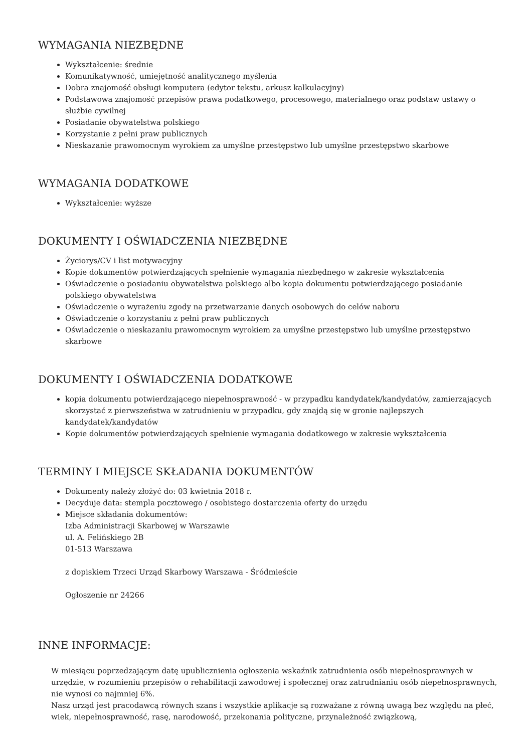WYMAGANIA NIEZBĘDNE
Wykształcenie: średnie
Komunikatywność, umiejętność analitycznego myślenia
Dobra znajomość obsługi komputera (edytor tekstu, arkusz kalkulacyjny)
Podstawowa znajomość przepisów prawa podatkowego, procesowego, materialnego oraz podstaw ustawy o służbie cywilnej
Posiadanie obywatelstwa polskiego
Korzystanie z pełni praw publicznych
Nieskazanie prawomocnym wyrokiem za umyślne przestępstwo lub umyślne przestępstwo skarbowe
WYMAGANIA DODATKOWE
Wykształcenie: wyższe
DOKUMENTY I OŚWIADCZENIA NIEZBĘDNE
Życiorys/CV i list motywacyjny
Kopie dokumentów potwierdzających spełnienie wymagania niezbędnego w zakresie wykształcenia
Oświadczenie o posiadaniu obywatelstwa polskiego albo kopia dokumentu potwierdzającego posiadanie polskiego obywatelstwa
Oświadczenie o wyrażeniu zgody na przetwarzanie danych osobowych do celów naboru
Oświadczenie o korzystaniu z pełni praw publicznych
Oświadczenie o nieskazaniu prawomocnym wyrokiem za umyślne przestępstwo lub umyślne przestępstwo skarbowe
DOKUMENTY I OŚWIADCZENIA DODATKOWE
kopia dokumentu potwierdzającego niepełnosprawność - w przypadku kandydatek/kandydatów, zamierzających skorzystać z pierwszeństwa w zatrudnieniu w przypadku, gdy znajdą się w gronie najlepszych kandydatek/kandydatów
Kopie dokumentów potwierdzających spełnienie wymagania dodatkowego w zakresie wykształcenia
TERMINY I MIEJSCE SKŁADANIA DOKUMENTÓW
Dokumenty należy złożyć do: 03 kwietnia 2018 r.
Decyduje data: stempla pocztowego / osobistego dostarczenia oferty do urzędu
Miejsce składania dokumentów:
Izba Administracji Skarbowej w Warszawie
ul. A. Felińskiego 2B
01-513 Warszawa
z dopiskiem Trzeci Urząd Skarbowy Warszawa - Śródmieście
Ogłoszenie nr 24266
INNE INFORMACJE:
W miesiącu poprzedzającym datę upublicznienia ogłoszenia wskaźnik zatrudnienia osób niepełnosprawnych w urzędzie, w rozumieniu przepisów o rehabilitacji zawodowej i społecznej oraz zatrudnianiu osób niepełnosprawnych, nie wynosi co najmniej 6%.
Nasz urząd jest pracodawcą równych szans i wszystkie aplikacje są rozważane z równą uwagą bez względu na płeć, wiek, niepełnosprawność, rasę, narodowość, przekonania polityczne, przynależność związkową,